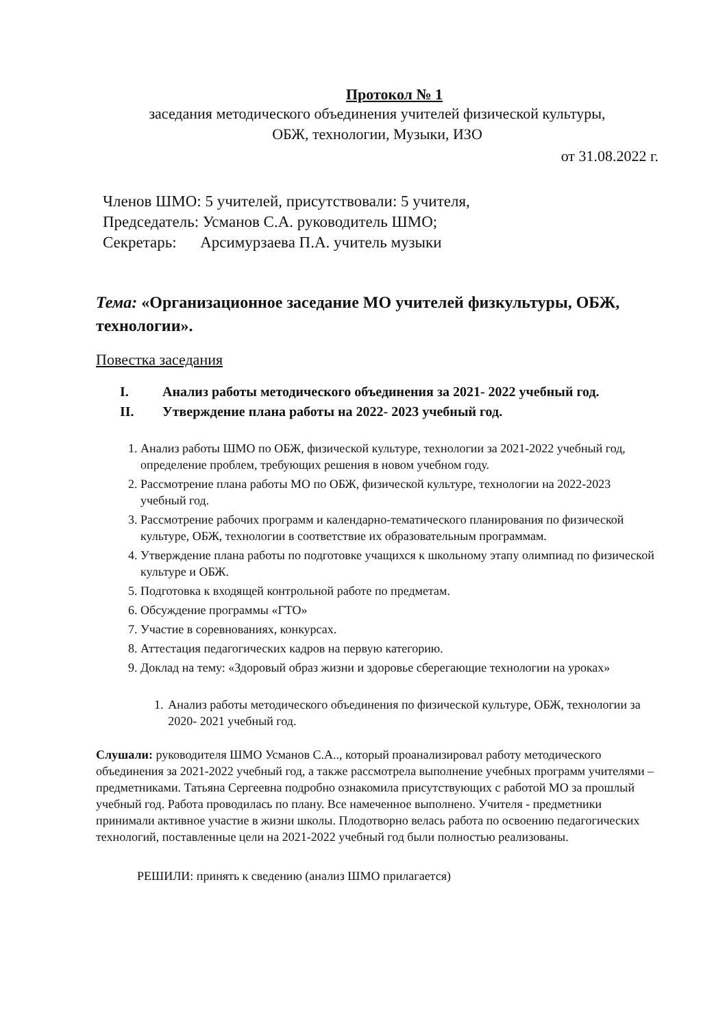Протокол № 1
заседания методического объединения учителей физической культуры,
ОБЖ, технологии, Музыки, ИЗО
от 31.08.2022 г.
Членов ШМО: 5 учителей, присутствовали: 5 учителя,
Председатель: Усманов С.А. руководитель ШМО;
Секретарь: Арсимурзаева П.А. учитель музыки
Тема: «Организационное заседание МО учителей физкультуры, ОБЖ, технологии».
Повестка заседания
I. Анализ работы методического объединения за 2021- 2022 учебный год.
II. Утверждение плана работы на 2022- 2023 учебный год.
1. Анализ работы ШМО по ОБЖ, физической культуре, технологии за 2021-2022 учебный год, определение проблем, требующих решения в новом учебном году.
2. Рассмотрение плана работы МО по ОБЖ, физической культуре, технологии на 2022-2023 учебный год.
3. Рассмотрение рабочих программ и календарно-тематического планирования по физической культуре, ОБЖ, технологии в соответствие их образовательным программам.
4. Утверждение плана работы по подготовке учащихся к школьному этапу олимпиад по физической культуре и ОБЖ.
5. Подготовка к входящей контрольной работе по предметам.
6. Обсуждение программы «ГТО»
7. Участие в соревнованиях, конкурсах.
8. Аттестация педагогических кадров на первую категорию.
9. Доклад на тему: «Здоровый образ жизни и здоровье сберегающие технологии на уроках»
1. Анализ работы методического объединения по физической культуре, ОБЖ, технологии за 2020- 2021 учебный год.
Слушали: руководителя ШМО Усманов С.А.., который проанализировал работу методического объединения за 2021-2022 учебный год, а также рассмотрела выполнение учебных программ учителями – предметниками. Татьяна Сергеевна подробно ознакомила присутствующих с работой МО за прошлый учебный год. Работа проводилась по плану. Все намеченное выполнено. Учителя - предметники принимали активное участие в жизни школы. Плодотворно велась работа по освоению педагогических технологий, поставленные цели на 2021-2022 учебный год были полностью реализованы.
РЕШИЛИ: принять к сведению (анализ ШМО прилагается)